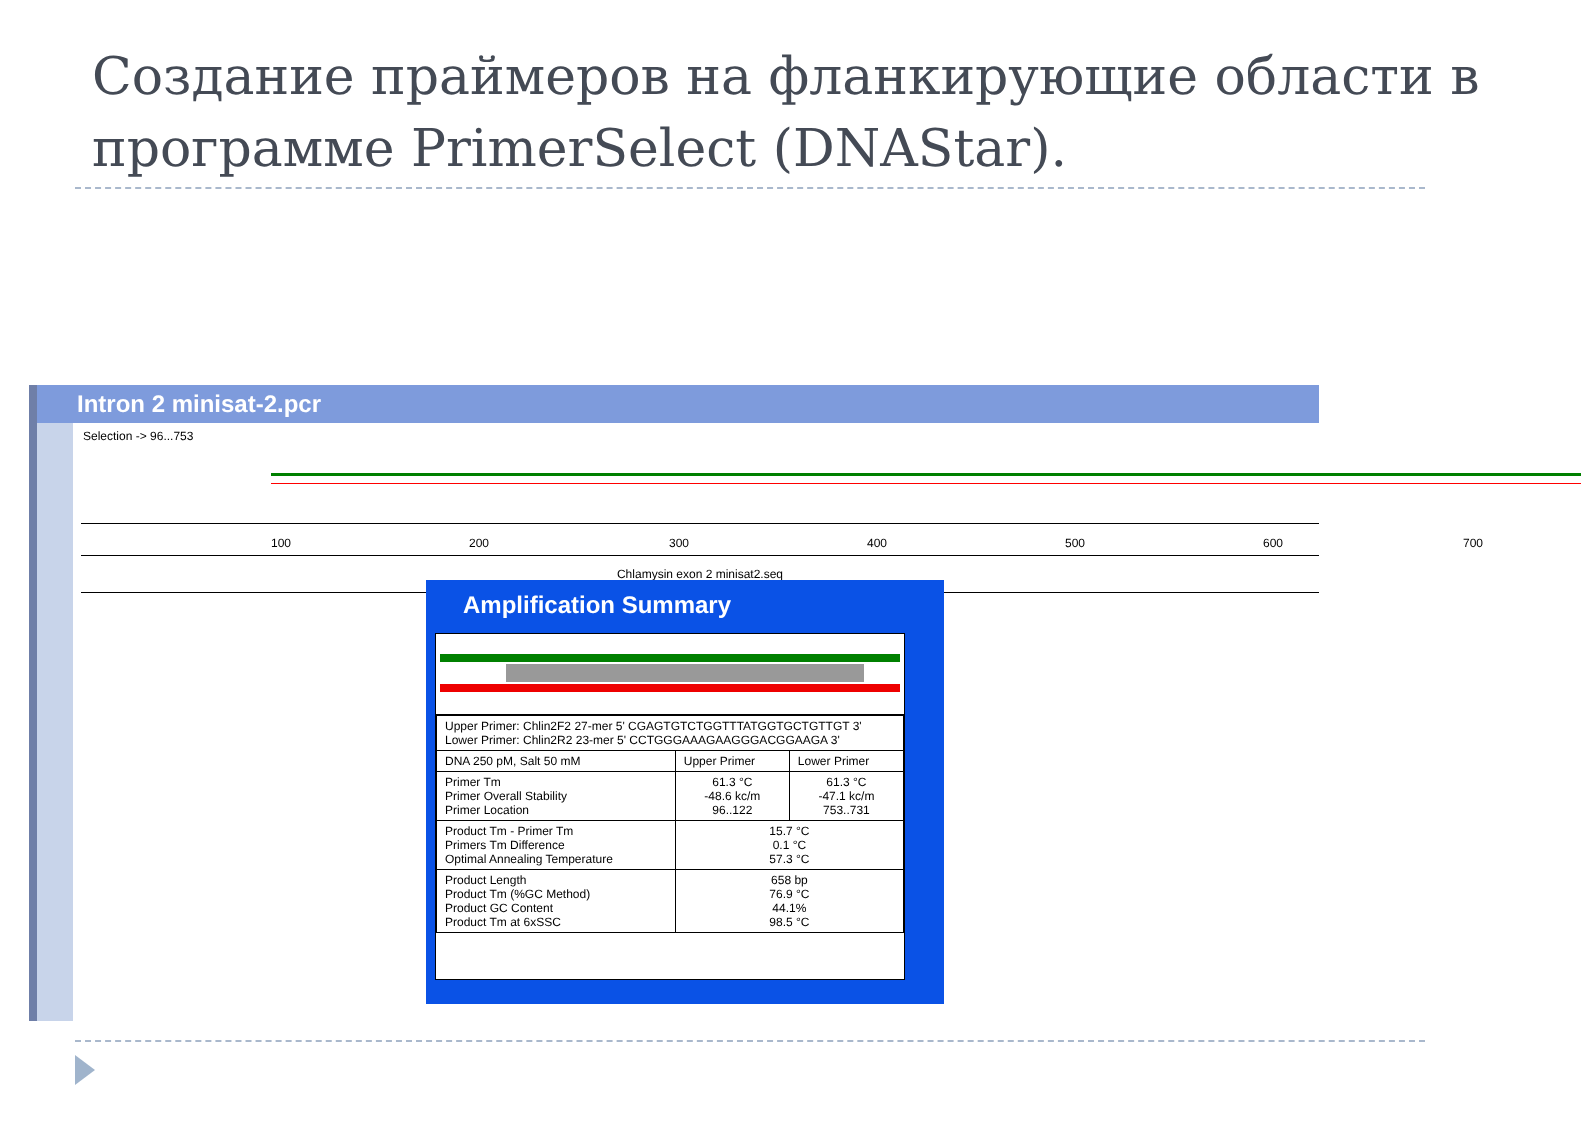Создание праймеров на фланкирующие области в программе PrimerSelect (DNAStar).
Intron 2 minisat-2.pcr
Selection -> 96...753
100 200 300 400 500 600 700
Chlamysin exon 2 minisat2.seq
Amplification Summary
| Upper Primer: Chlin2F2 27-mer 5' CGAGTGTCTGGTTTATGGTGCTGTTGT 3' Lower Primer: Chlin2R2 23-mer 5' CCTGGGAAAGAAGGGACGGAAGA 3' | | |
| DNA 250 pM, Salt 50 mM | Upper Primer | Lower Primer |
| Primer Tm Primer Overall Stability Primer Location | 61.3 °C -48.6 kc/m 96..122 | 61.3 °C -47.1 kc/m 753..731 |
| Product Tm - Primer Tm Primers Tm Difference Optimal Annealing Temperature | 15.7 °C 0.1 °C 57.3 °C | |
| Product Length Product Tm (%GC Method) Product GC Content Product Tm at 6xSSC | 658 bp 76.9 °C 44.1% 98.5 °C | |